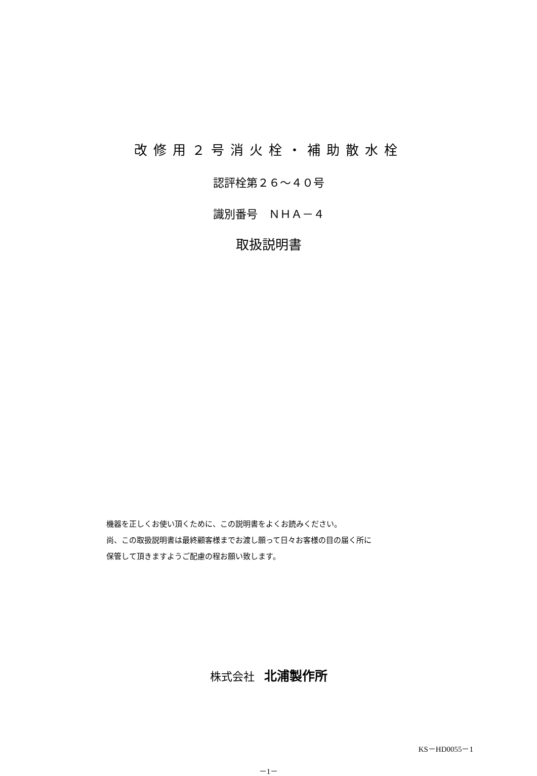改修用２号消火栓・補助散水栓
認評栓第２６～４０号
識別番号　ＮＨＡ－４
取扱説明書
機器を正しくお使い頂くために、この説明書をよくお読みください。
尚、この取扱説明書は最終顧客様までお渡し願って日々お客様の目の届く所に
保管して頂きますようご配慮の程お願い致します。
株式会社 北浦製作所
KS－HD0055－1
－1－